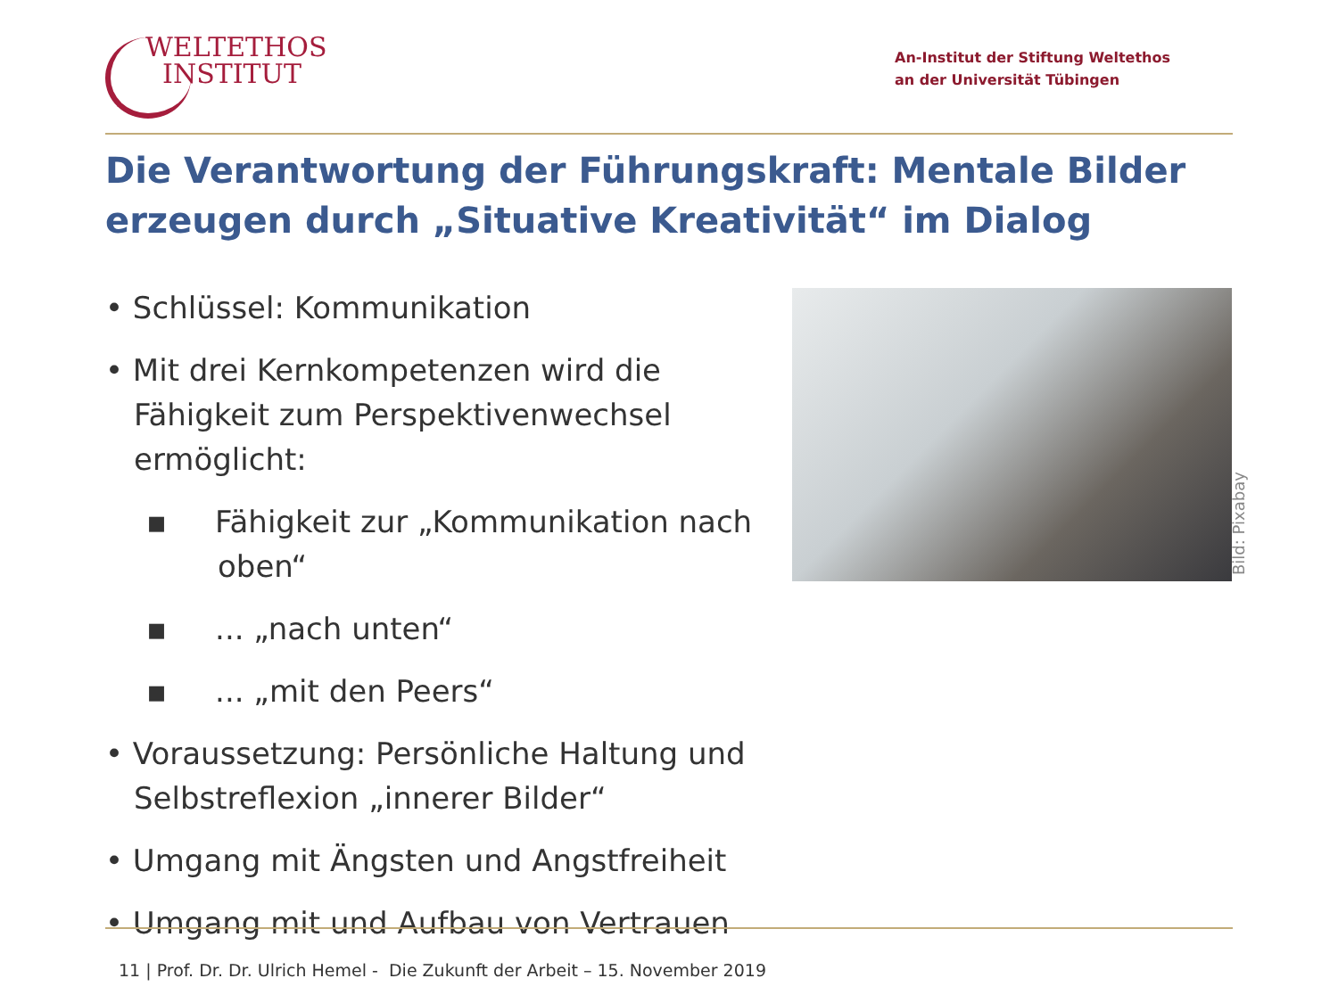WELTETHOS
INSTITUT
An-Institut der Stiftung Weltethos
an der Universität Tübingen
Die Verantwortung der Führungskraft: Mentale Bilder erzeugen durch „Situative Kreativität“ im Dialog
• Schlüssel: Kommunikation
• Mit drei Kernkompetenzen wird die Fähigkeit zum Perspektivenwechsel ermöglicht:
▪ Fähigkeit zur „Kommunikation nach oben“
▪ ... „nach unten“
▪ ... „mit den Peers“
• Voraussetzung: Persönliche Haltung und Selbstreflexion „innerer Bilder“
• Umgang mit Ängsten und Angstfreiheit
• Umgang mit und Aufbau von Vertrauen
Bild: Pixabay
11 | Prof. Dr. Dr. Ulrich Hemel - Die Zukunft der Arbeit – 15. November 2019